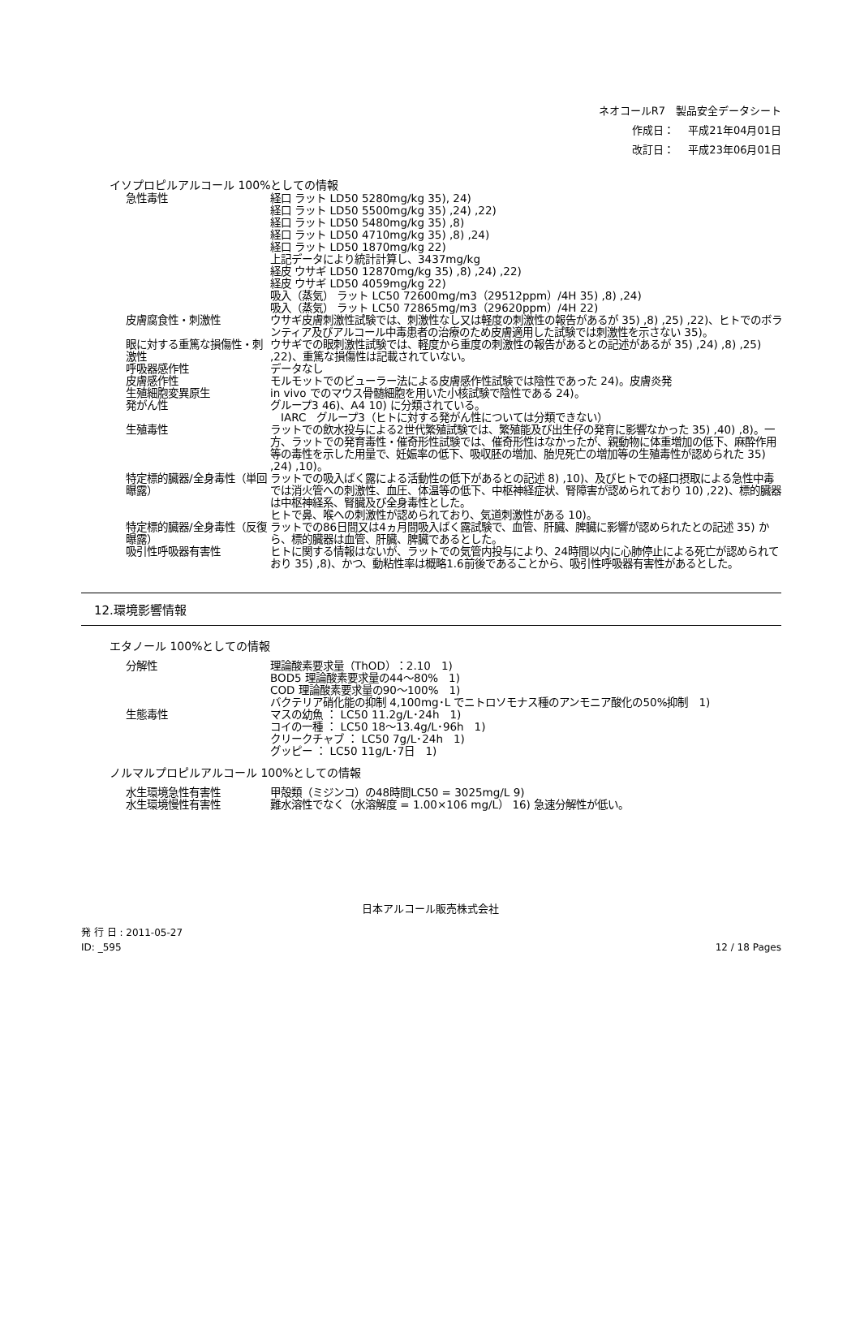ネオコールR7　製品安全データシート
作成日：　 平成21年04月01日
改訂日：　 平成23年06月01日
イソプロピルアルコール 100%としての情報
| 急性毒性 | 経口 ラット LD50 5280mg/kg 35), 24) 経口 ラット LD50 5500mg/kg 35) ,24) ,22) 経口 ラット LD50 5480mg/kg 35) ,8) 経口 ラット LD50 4710mg/kg 35) ,8) ,24) 経口 ラット LD50 1870mg/kg 22) 上記データにより統計計算し、3437mg/kg 経皮 ウサギ LD50 12870mg/kg 35) ,8) ,24) ,22) 経皮 ウサギ LD50 4059mg/kg 22) 吸入（蒸気） ラット LC50 72600mg/m3（29512ppm）/4H 35) ,8) ,24) 吸入（蒸気） ラット LC50 72865mg/m3（29620ppm）/4H 22) |
| 皮膚腐食性・刺激性 | ウサギ皮膚刺激性試験では、刺激性なし又は軽度の刺激性の報告があるが 35) ,8) ,25) ,22)、ヒトでのボランティア及びアルコール中毒患者の治療のため皮膚適用した試験では刺激性を示さない 35)。 |
| 眼に対する重篤な損傷性・刺激性 | ウサギでの眼刺激性試験では、軽度から重度の刺激性の報告があるとの記述があるが 35) ,24) ,8) ,25) ,22)、重篤な損傷性は記載されていない。 |
| 呼吸器感作性 | データなし |
| 皮膚感作性 | モルモットでのビューラー法による皮膚感作性試験では陰性であった 24)。皮膚炎発 |
| 生殖細胞変異原生 | in vivo でのマウス骨髄細胞を用いた小核試験で陰性である 24)。 |
| 発がん性 | グループ3 46)、A4 10) に分類されている。 IARC グループ3（ヒトに対する発がん性については分類できない） |
| 生殖毒性 | ラットでの飲水投与による2世代繁殖試験では、繁殖能及び出生仔の発育に影響なかった 35) ,40) ,8)。一方、ラットでの発育毒性・催奇形性試験では、催奇形性はなかったが、親動物に体重増加の低下、麻酔作用等の毒性を示した用量で、妊娠率の低下、吸収胚の増加、胎児死亡の増加等の生殖毒性が認められた 35) ,24) ,10)。 |
| 特定標的臓器/全身毒性（単回曝露） | ラットでの吸入ばく露による活動性の低下があるとの記述 8) ,10)、及びヒトでの経口摂取による急性中毒では消火管への刺激性、血圧、体温等の低下、中枢神経症状、腎障害が認められており 10) ,22)、標的臓器は中枢神経系、腎臓及び全身毒性とした。 ヒトで鼻、喉への刺激性が認められており、気道刺激性がある 10)。 |
| 特定標的臓器/全身毒性（反復曝露） | ラットでの86日間又は4ヵ月間吸入ばく露試験で、血管、肝臓、脾臓に影響が認められたとの記述 35) から、標的臓器は血管、肝臓、脾臓であるとした。 |
| 吸引性呼吸器有害性 | ヒトに関する情報はないが、ラットでの気管内投与により、24時間以内に心肺停止による死亡が認められており 35) ,8)、かつ、動粘性率は概略1.6前後であることから、吸引性呼吸器有害性があるとした。 |
12.環境影響情報
エタノール 100%としての情報
| 分解性 | 理論酸素要求量（ThOD）：2.10 1) BOD5 理論酸素要求量の44～80% 1) COD 理論酸素要求量の90～100% 1) バクテリア硝化能の抑制 4,100mg･L でニトロソモナス種のアンモニア酸化の50%抑制 1) |
| 生態毒性 | マスの幼魚 ： LC50 11.2g/L･24h 1) コイの一種 ： LC50 18～13.4g/L･96h 1) クリークチャブ ： LC50 7g/L･24h 1) グッピー ： LC50 11g/L･7日 1) |
ノルマルプロピルアルコール 100%としての情報
| 水生環境急性有害性 | 甲殻類（ミジンコ）の48時間LC50 = 3025mg/L 9) |
| 水生環境慢性有害性 | 難水溶性でなく（水溶解度 = 1.00×106 mg/L） 16) 急速分解性が低い。 |
日本アルコール販売株式会社
発 行 日 : 2011-05-27
ID: _595
12 / 18 Pages